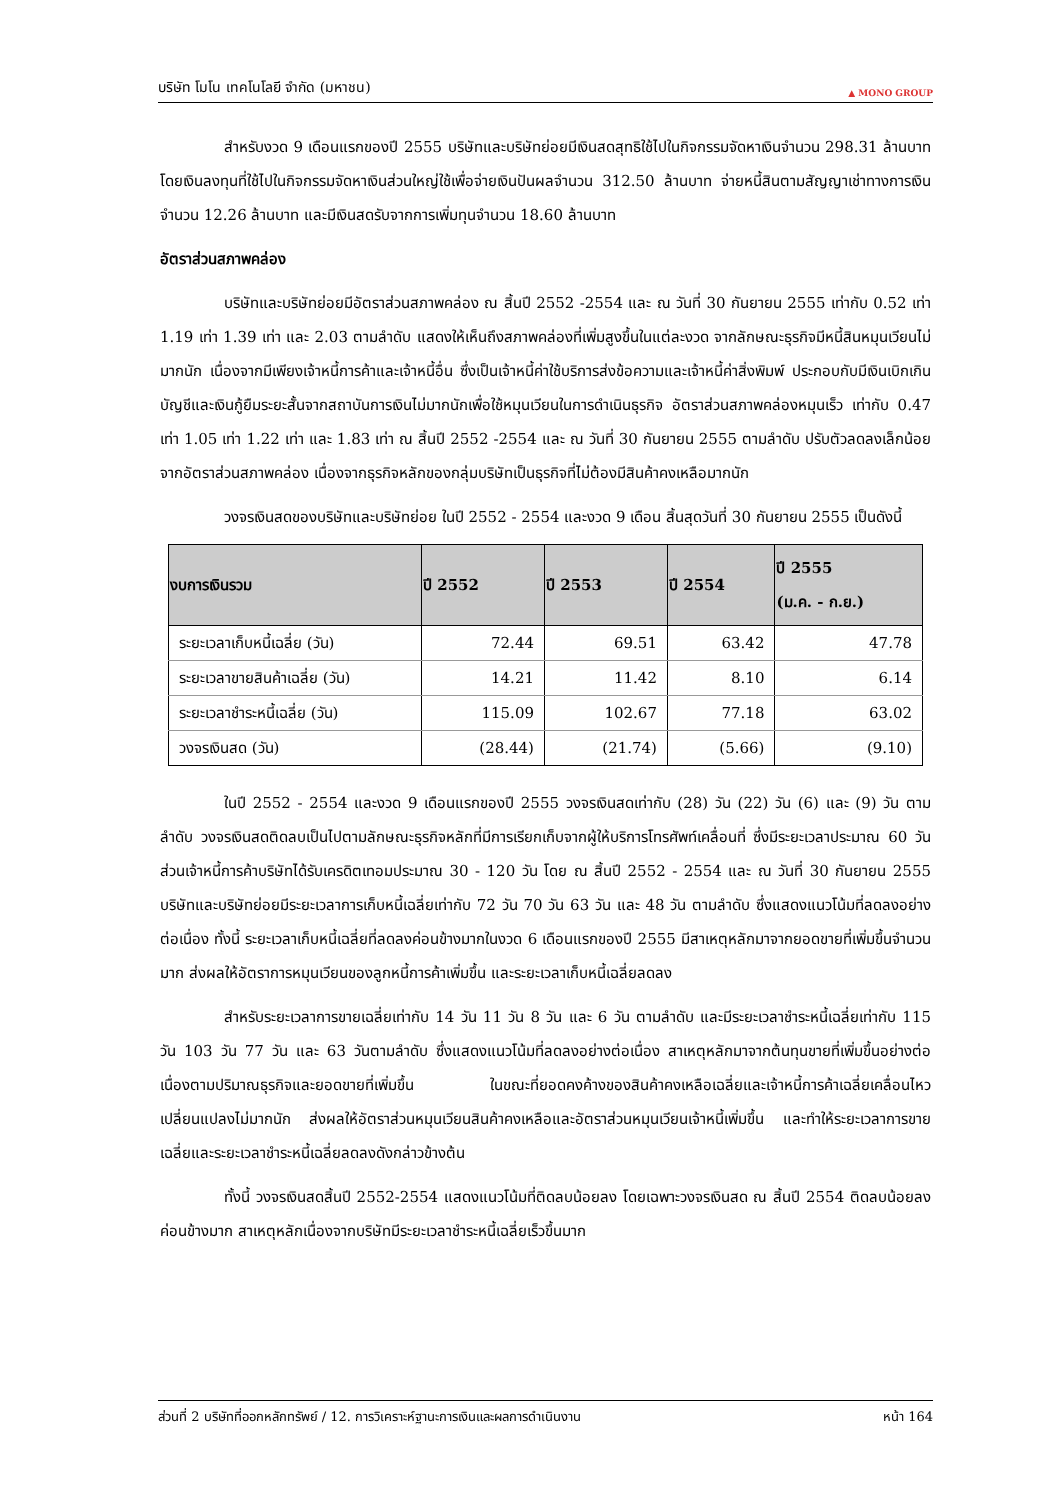บริษัท โมโน เทคโนโลยี จำกัด (มหาชน) ▲ MONO GROUP
สำหรับงวด 9 เดือนแรกของปี 2555 บริษัทและบริษัทย่อยมีเงินสดสุทธิใช้ไปในกิจกรรมจัดหาเงินจำนวน 298.31 ล้านบาท โดยเงินลงทุนที่ใช้ไปในกิจกรรมจัดหาเงินส่วนใหญ่ใช้เพื่อจ่ายเงินปันผลจำนวน 312.50 ล้านบาท จ่ายหนี้สินตามสัญญาเช่าทางการเงินจำนวน 12.26 ล้านบาท และมีเงินสดรับจากการเพิ่มทุนจำนวน 18.60 ล้านบาท
อัตราส่วนสภาพคล่อง
บริษัทและบริษัทย่อยมีอัตราส่วนสภาพคล่อง ณ สิ้นปี 2552 -2554 และ ณ วันที่ 30 กันยายน 2555 เท่ากับ 0.52 เท่า 1.19 เท่า 1.39 เท่า และ 2.03 ตามลำดับ แสดงให้เห็นถึงสภาพคล่องที่เพิ่มสูงขึ้นในแต่ละงวด จากลักษณะธุรกิจมีหนี้สินหมุนเวียนไม่มากนัก เนื่องจากมีเพียงเจ้าหนี้การค้าและเจ้าหนี้อื่น ซึ่งเป็นเจ้าหนี้ค่าใช้บริการส่งข้อความและเจ้าหนี้ค่าสิ่งพิมพ์ ประกอบกับมีเงินเบิกเกินบัญชีและเงินกู้ยืมระยะสั้นจากสถาบันการเงินไม่มากนักเพื่อใช้หมุนเวียนในการดำเนินธุรกิจ อัตราส่วนสภาพคล่องหมุนเร็ว เท่ากับ 0.47 เท่า 1.05 เท่า 1.22 เท่า และ 1.83 เท่า ณ สิ้นปี 2552 -2554 และ ณ วันที่ 30 กันยายน 2555 ตามลำดับ ปรับตัวลดลงเล็กน้อยจากอัตราส่วนสภาพคล่อง เนื่องจากธุรกิจหลักของกลุ่มบริษัทเป็นธุรกิจที่ไม่ต้องมีสินค้าคงเหลือมากนัก
วงจรเงินสดของบริษัทและบริษัทย่อย ในปี 2552 - 2554 และงวด 9 เดือน สิ้นสุดวันที่ 30 กันยายน 2555 เป็นดังนี้
| งบการเงินรวม | ปี 2552 | ปี 2553 | ปี 2554 | ปี 2555 (ม.ค. - ก.ย.) |
| --- | --- | --- | --- | --- |
| ระยะเวลาเก็บหนี้เฉลี่ย (วัน) | 72.44 | 69.51 | 63.42 | 47.78 |
| ระยะเวลาขายสินค้าเฉลี่ย (วัน) | 14.21 | 11.42 | 8.10 | 6.14 |
| ระยะเวลาชำระหนี้เฉลี่ย (วัน) | 115.09 | 102.67 | 77.18 | 63.02 |
| วงจรเงินสด (วัน) | (28.44) | (21.74) | (5.66) | (9.10) |
ในปี 2552 - 2554 และงวด 9 เดือนแรกของปี 2555 วงจรเงินสดเท่ากับ (28) วัน (22) วัน (6) และ (9) วัน ตามลำดับ วงจรเงินสดติดลบเป็นไปตามลักษณะธุรกิจหลักที่มีการเรียกเก็บจากผู้ให้บริการโทรศัพท์เคลื่อนที่ ซึ่งมีระยะเวลาประมาณ 60 วัน ส่วนเจ้าหนี้การค้าบริษัทได้รับเครดิตเทอมประมาณ 30 - 120 วัน โดย ณ สิ้นปี 2552 - 2554 และ ณ วันที่ 30 กันยายน 2555 บริษัทและบริษัทย่อยมีระยะเวลาการเก็บหนี้เฉลี่ยเท่ากับ 72 วัน 70 วัน 63 วัน และ 48 วัน ตามลำดับ ซึ่งแสดงแนวโน้มที่ลดลงอย่างต่อเนื่อง ทั้งนี้ ระยะเวลาเก็บหนี้เฉลี่ยที่ลดลงค่อนข้างมากในงวด 6 เดือนแรกของปี 2555 มีสาเหตุหลักมาจากยอดขายที่เพิ่มขึ้นจำนวนมาก ส่งผลให้อัตราการหมุนเวียนของลูกหนี้การค้าเพิ่มขึ้น และระยะเวลาเก็บหนี้เฉลี่ยลดลง
สำหรับระยะเวลาการขายเฉลี่ยเท่ากับ 14 วัน 11 วัน 8 วัน และ 6 วัน ตามลำดับ และมีระยะเวลาชำระหนี้เฉลี่ยเท่ากับ 115 วัน 103 วัน 77 วัน และ 63 วันตามลำดับ ซึ่งแสดงแนวโน้มที่ลดลงอย่างต่อเนื่อง สาเหตุหลักมาจากต้นทุนขายที่เพิ่มขึ้นอย่างต่อเนื่องตามปริมาณธุรกิจและยอดขายที่เพิ่มขึ้น ในขณะที่ยอดคงค้างของสินค้าคงเหลือเฉลี่ยและเจ้าหนี้การค้าเฉลี่ยเคลื่อนไหวเปลี่ยนแปลงไม่มากนัก ส่งผลให้อัตราส่วนหมุนเวียนสินค้าคงเหลือและอัตราส่วนหมุนเวียนเจ้าหนี้เพิ่มขึ้น และทำให้ระยะเวลาการขายเฉลี่ยและระยะเวลาชำระหนี้เฉลี่ยลดลงดังกล่าวข้างต้น
ทั้งนี้ วงจรเงินสดสิ้นปี 2552-2554 แสดงแนวโน้มที่ติดลบน้อยลง โดยเฉพาะวงจรเงินสด ณ สิ้นปี 2554 ติดลบน้อยลงค่อนข้างมาก สาเหตุหลักเนื่องจากบริษัทมีระยะเวลาชำระหนี้เฉลี่ยเร็วขึ้นมาก
ส่วนที่ 2 บริษัทที่ออกหลักทรัพย์ / 12. การวิเคราะห์ฐานะการเงินและผลการดำเนินงาน หน้า 164